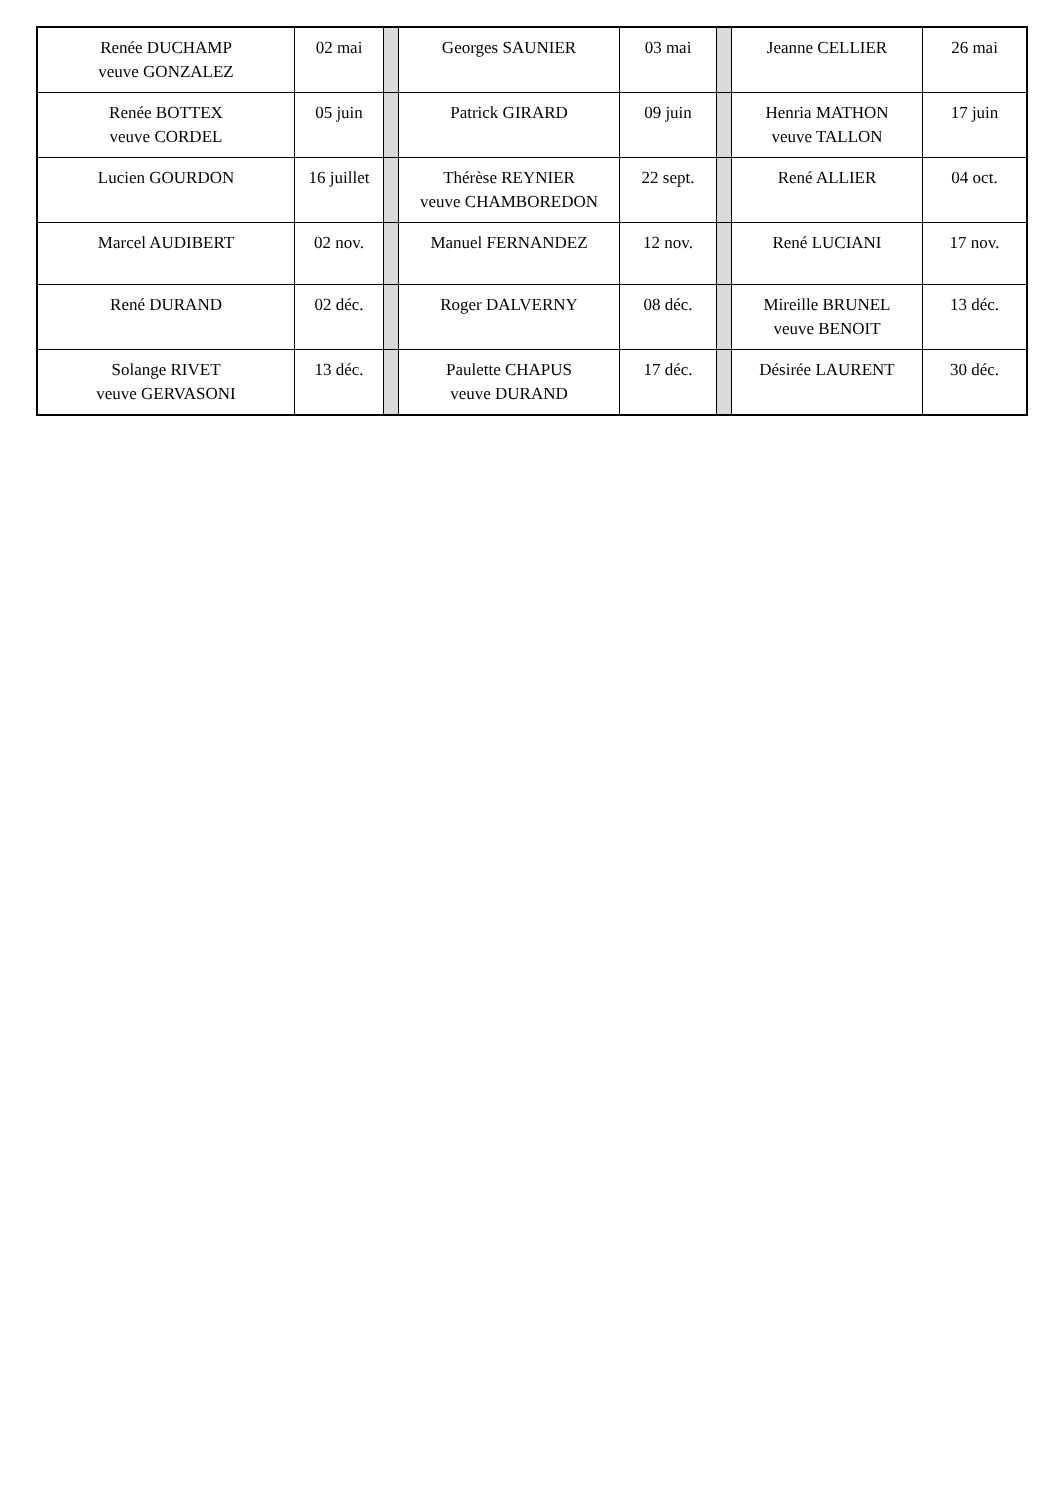| Renée DUCHAMP veuve GONZALEZ | 02 mai | | Georges SAUNIER | 03 mai | | Jeanne CELLIER | 26 mai |
| Renée BOTTEX veuve CORDEL | 05 juin | | Patrick GIRARD | 09 juin | | Henria MATHON veuve TALLON | 17 juin |
| Lucien GOURDON | 16 juillet | | Thérèse REYNIER veuve CHAMBOREDON | 22 sept. | | René ALLIER | 04 oct. |
| Marcel AUDIBERT | 02 nov. | | Manuel FERNANDEZ | 12 nov. | | René LUCIANI | 17 nov. |
| René DURAND | 02 déc. | | Roger DALVERNY | 08 déc. | | Mireille BRUNEL veuve BENOIT | 13 déc. |
| Solange RIVET veuve GERVASONI | 13 déc. | | Paulette CHAPUS veuve DURAND | 17 déc. | | Désirée LAURENT | 30 déc. |